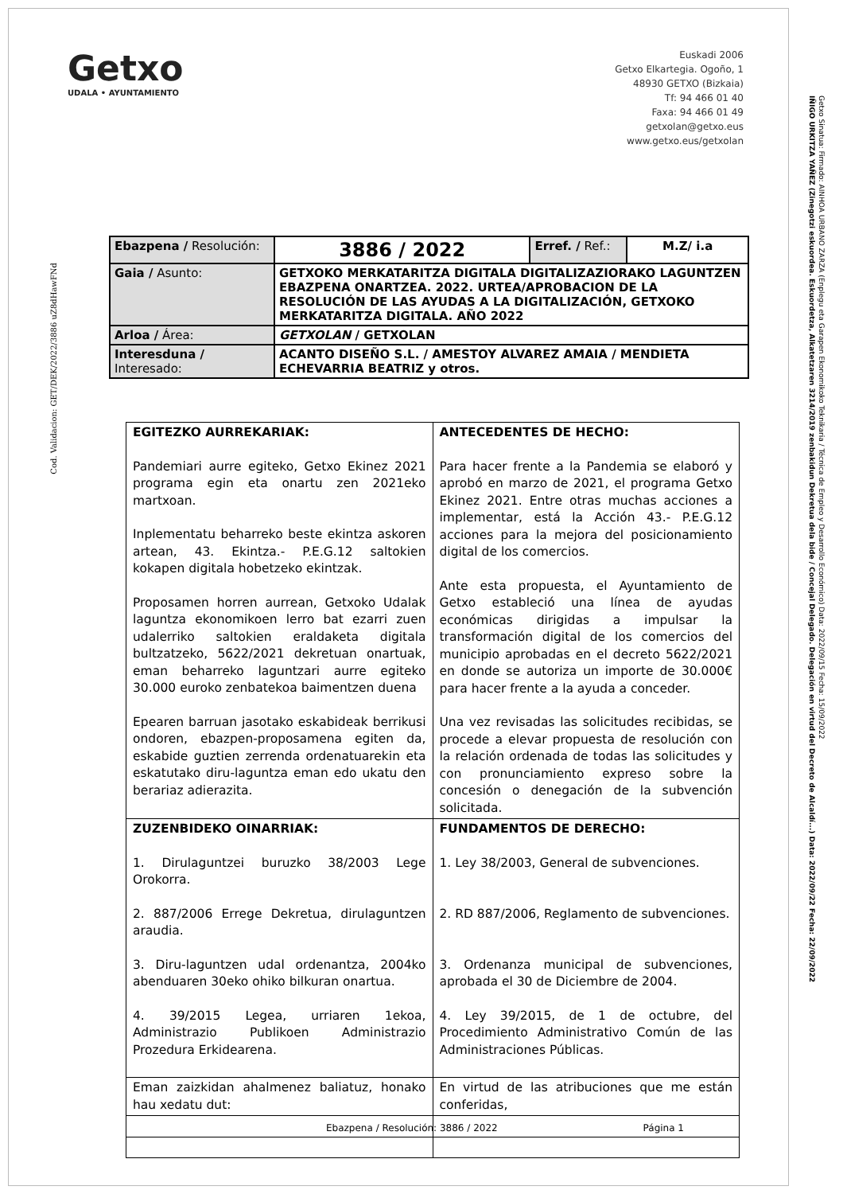Getxo
UDALA • AYUNTAMIENTO
Euskadi 2006
Getxo Elkartegia. Ogoño, 1
48930 GETXO (Bizkaia)
Tf: 94 466 01 40
Faxa: 94 466 01 49
getxolan@getxo.eus
www.getxo.eus/getxolan
Cod. Validacion: GET/DEK/2022/3886 uZ8dHawFNd
Getxo Sinatua: Firmado: AINHOA URBANO ZARZA (Enplegu eta Garapen Ekonomikoko Teknikaria / Técnica de Empleo y Desarrollo Económico) Data: 2022/09/15 Fecha: 15/09/2022
IÑIGO URKITZA YAÑEZ (Zinegotzi eskuordea. Eskuordetza, Alkatetzaren 3214/2019 zenbakidun Dekretua dela bide / Concejal Delegado. Delegación en virtud del Decreto de Alcaldí...) Data: 2022/09/22 Fecha: 22/09/2022
| Ebazpena / Resolución: | 3886 / 2022 | Erref. / Ref.: | M.Z/ i.a |
| Gaia / Asunto: | GETXOKO MERKATARITZA DIGITALA DIGITALIZAZIORAKO LAGUNTZEN EBAZPENA ONARTZEA. 2022. URTEA/APROBACION DE LA RESOLUCIÓN DE LAS AYUDAS A LA DIGITALIZACIÓN, GETXOKO MERKATARITZA DIGITALA. AÑO 2022 | | |
| Arloa / Área: | GETXOLAN / GETXOLAN | | |
| Interesduna / Interesado: | ACANTO DISEÑO S.L. / AMESTOY ALVAREZ AMAIA / MENDIETA ECHEVARRIA BEATRIZ y otros. | | |
| EGITEZKO AURREKARIAK: Pandemiari aurre egiteko, Getxo Ekinez 2021 programa egin eta onartu zen 2021eko martxoan. Inplementatu beharreko beste ekintza askoren artean, 43. Ekintza.- P.E.G.12 saltokien kokapen digitala hobetzeko ekintzak. Proposamen horren aurrean, Getxoko Udalak laguntza ekonomikoen lerro bat ezarri zuen udalerriko saltokien eraldaketa digitala bultzatzeko, 5622/2021 dekretuan onartuak, eman beharreko laguntzari aurre egiteko 30.000 euroko zenbatekoa baimentzen duena Epearen barruan jasotako eskabideak berrikusi ondoren, ebazpen-proposamena egiten da, eskabide guztien zerrenda ordenatuarekin eta eskatutako diru-laguntza eman edo ukatu den berariaz adierazita. | ANTECEDENTES DE HECHO: Para hacer frente a la Pandemia se elaboró y aprobó en marzo de 2021, el programa Getxo Ekinez 2021. Entre otras muchas acciones a implementar, está la Acción 43.- P.E.G.12 acciones para la mejora del posicionamiento digital de los comercios. Ante esta propuesta, el Ayuntamiento de Getxo estableció una línea de ayudas económicas dirigidas a impulsar la transformación digital de los comercios del municipio aprobadas en el decreto 5622/2021 en donde se autoriza un importe de 30.000€ para hacer frente a la ayuda a conceder. Una vez revisadas las solicitudes recibidas, se procede a elevar propuesta de resolución con la relación ordenada de todas las solicitudes y con pronunciamiento expreso sobre la concesión o denegación de la subvención solicitada. |
| ZUZENBIDEKO OINARRIAK: 1. Dirulaguntzei buruzko 38/2003 Lege Orokorra. 2. 887/2006 Errege Dekretua, dirulaguntzen araudia. 3. Diru-laguntzen udal ordenantza, 2004ko abenduaren 30eko ohiko bilkuran onartua. 4. 39/2015 Legea, urriaren 1ekoa, Administrazio Publikoen Administrazio Prozedura Erkidearena. | FUNDAMENTOS DE DERECHO: 1. Ley 38/2003, General de subvenciones. 2. RD 887/2006, Reglamento de subvenciones. 3. Ordenanza municipal de subvenciones, aprobada el 30 de Diciembre de 2004. 4. Ley 39/2015, de 1 de octubre, del Procedimiento Administrativo Común de las Administraciones Públicas. |
| Eman zaizkidan ahalmenez baliatuz, honako hau xedatu dut: | En virtud de las atribuciones que me están conferidas, |
Ebazpena / Resolución: 3886 / 2022 Página 1